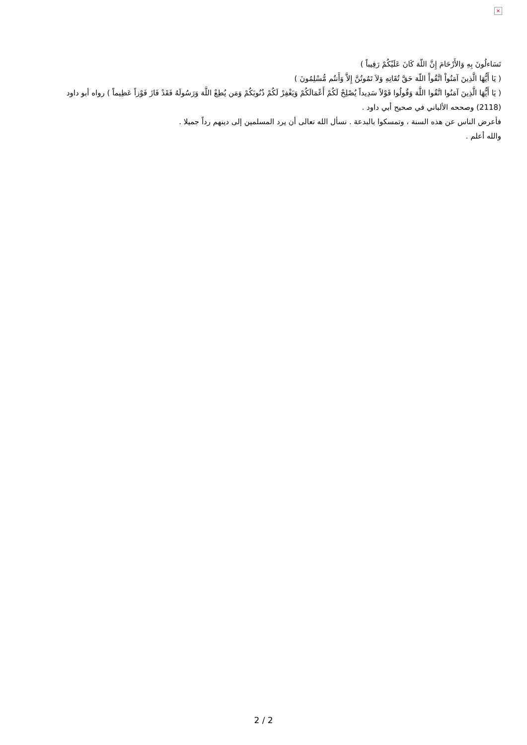×
تَسَاءلُونَ بِهِ وَالأَرْحَامَ إِنَّ اللّهَ كَانَ عَلَيْكُمْ رَقِيباً )
( يَا أَيُّهَا الَّذِينَ آمَنُواْ اتَّقُواْ اللّهَ حَقَّ تُقَاتِهِ وَلاَ تَمُوتُنَّ إِلاَّ وَأَنتُم مُّسْلِمُونَ )
( يَا أَيُّهَا الَّذِينَ آمَنُوا اتَّقُوا اللَّهَ وَقُولُوا قَوْلاً سَدِيداً يُصْلِحْ لَكُمْ أَعْمَالَكُمْ وَيَغْفِرْ لَكُمْ ذُنُوبَكُمْ وَمَن يُطِعْ اللَّهَ وَرَسُولَهُ فَقَدْ فَازَ فَوْزاً عَظِيماً ) رواه أبو داود (2118) وصححه الألباني في صحيح أبي داود .
فأعرض الناس عن هذه السنة ، وتمسكوا بالبدعة . نسأل الله تعالى أن يرد المسلمين إلى دينهم رداً جميلا .
والله أعلم .
2 / 2